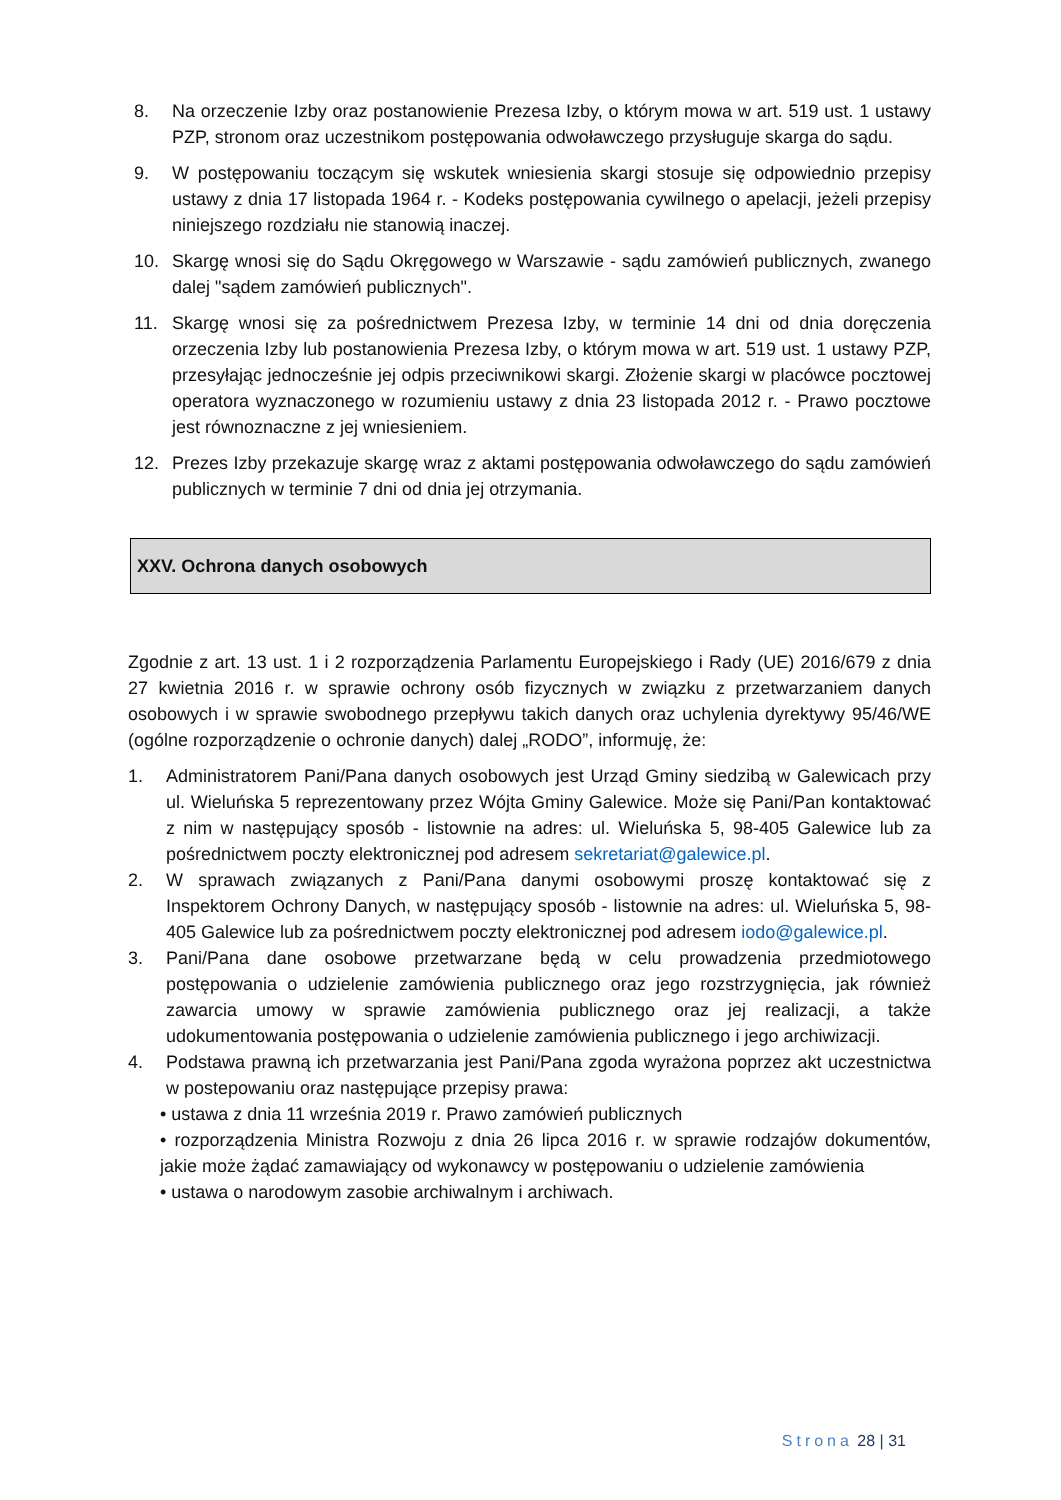8. Na orzeczenie Izby oraz postanowienie Prezesa Izby, o którym mowa w art. 519 ust. 1 ustawy PZP, stronom oraz uczestnikom postępowania odwoławczego przysługuje skarga do sądu.
9. W postępowaniu toczącym się wskutek wniesienia skargi stosuje się odpowiednio przepisy ustawy z dnia 17 listopada 1964 r. - Kodeks postępowania cywilnego o apelacji, jeżeli przepisy niniejszego rozdziału nie stanowią inaczej.
10. Skargę wnosi się do Sądu Okręgowego w Warszawie - sądu zamówień publicznych, zwanego dalej "sądem zamówień publicznych".
11. Skargę wnosi się za pośrednictwem Prezesa Izby, w terminie 14 dni od dnia doręczenia orzeczenia Izby lub postanowienia Prezesa Izby, o którym mowa w art. 519 ust. 1 ustawy PZP, przesyłając jednocześnie jej odpis przeciwnikowi skargi. Złożenie skargi w placówce pocztowej operatora wyznaczonego w rozumieniu ustawy z dnia 23 listopada 2012 r. - Prawo pocztowe jest równoznaczne z jej wniesieniem.
12. Prezes Izby przekazuje skargę wraz z aktami postępowania odwoławczego do sądu zamówień publicznych w terminie 7 dni od dnia jej otrzymania.
XXV. Ochrona danych osobowych
Zgodnie z art. 13 ust. 1 i 2 rozporządzenia Parlamentu Europejskiego i Rady (UE) 2016/679 z dnia 27 kwietnia 2016 r. w sprawie ochrony osób fizycznych w związku z przetwarzaniem danych osobowych i w sprawie swobodnego przepływu takich danych oraz uchylenia dyrektywy 95/46/WE (ogólne rozporządzenie o ochronie danych) dalej „RODO”, informuję, że:
1. Administratorem Pani/Pana danych osobowych jest Urząd Gminy siedzibą w Galewicach przy ul. Wieluńska 5 reprezentowany przez Wójta Gminy Galewice. Może się Pani/Pan kontaktować z nim w następujący sposób - listownie na adres: ul. Wieluńska 5, 98-405 Galewice lub za pośrednictwem poczty elektronicznej pod adresem sekretariat@galewice.pl.
2. W sprawach związanych z Pani/Pana danymi osobowymi proszę kontaktować się z Inspektorem Ochrony Danych, w następujący sposób - listownie na adres: ul. Wieluńska 5, 98-405 Galewice lub za pośrednictwem poczty elektronicznej pod adresem iodo@galewice.pl.
3. Pani/Pana dane osobowe przetwarzane będą w celu prowadzenia przedmiotowego postępowania o udzielenie zamówienia publicznego oraz jego rozstrzygnięcia, jak również zawarcia umowy w sprawie zamówienia publicznego oraz jej realizacji, a także udokumentowania postępowania o udzielenie zamówienia publicznego i jego archiwizacji.
4. Podstawa prawną ich przetwarzania jest Pani/Pana zgoda wyrażona poprzez akt uczestnictwa w postepowaniu oraz następujące przepisy prawa:
• ustawa z dnia 11 września 2019 r. Prawo zamówień publicznych
• rozporządzenia Ministra Rozwoju z dnia 26 lipca 2016 r. w sprawie rodzajów dokumentów, jakie może żądać zamawiający od wykonawcy w postępowaniu o udzielenie zamówienia
• ustawa o narodowym zasobie archiwalnym i archiwach.
Strona 28 | 31